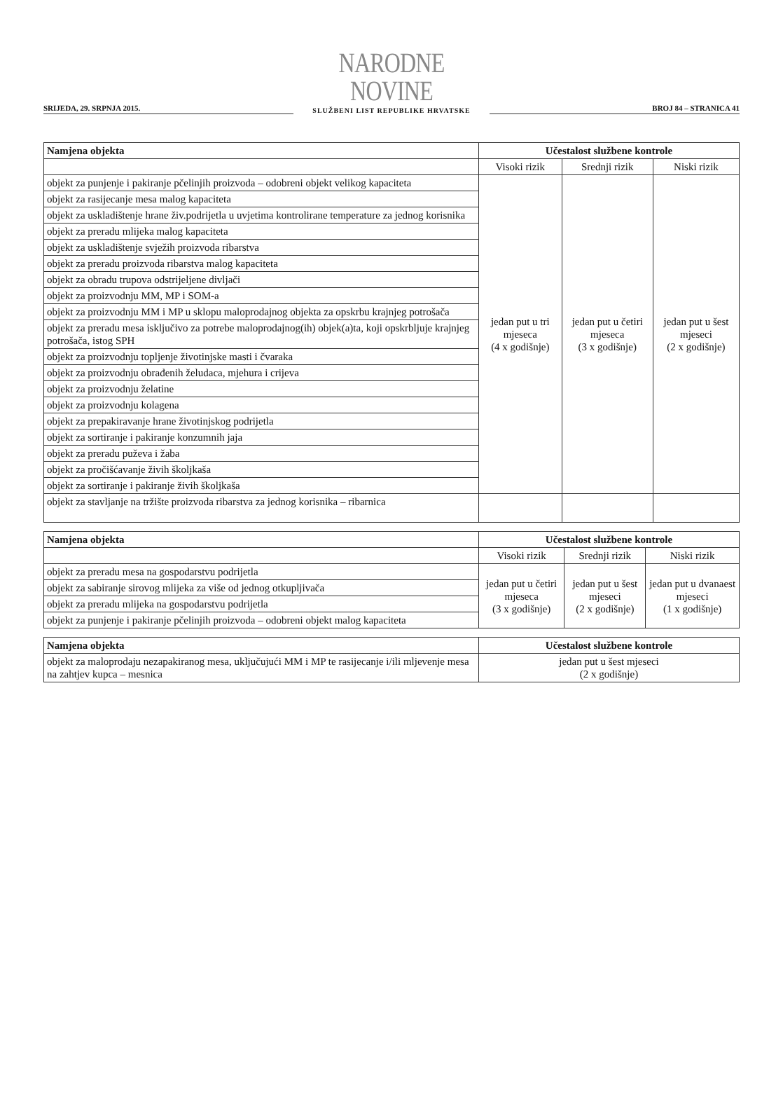SRIJEDA, 29. SRPNJA 2015.
NARODNE NOVINE
SLUŽBENI LIST REPUBLIKE HRVATSKE
BROJ 84 – STRANICA 41
| Namjena objekta | Učestalost službene kontrole | | |
| --- | --- | --- | --- |
| | Visoki rizik | Srednji rizik | Niski rizik |
| objekt za punjenje i pakiranje pčelinjih proizvoda – odobreni objekt velikog kapaciteta | jedan put u tri mjeseca (4 x godišnje) | jedan put u četiri mjeseca (3 x godišnje) | jedan put u šest mjeseci (2 x godišnje) |
| objekt za rasijecanje mesa malog kapaciteta | | | |
| objekt za uskladištenje hrane živ.podrijetla u uvjetima kontrolirane temperature za jednog korisnika | | | |
| objekt za preradu mlijeka malog kapaciteta | | | |
| objekt za uskladištenje svježih proizvoda ribarstva | | | |
| objekt za preradu proizvoda ribarstva malog kapaciteta | | | |
| objekt za obradu trupova odstrijeljene divljači | | | |
| objekt za proizvodnju MM, MP i SOM-a | | | |
| objekt za proizvodnju MM i MP u sklopu maloprodajnog objekta za opskrbu krajnjeg potrošača | | | |
| objekt za preradu mesa isključivo za potrebe maloprodajnog(ih) objek(a)ta, koji opskrbljuje krajnjeg potrošača, istog SPH | | | |
| objekt za proizvodnju topljenje životinjske masti i čvaraka | | | |
| objekt za proizvodnju obrađenih želudaca, mjehura i crijeva | | | |
| objekt za proizvodnju želatine | | | |
| objekt za proizvodnju kolagena | | | |
| objekt za prepakiravanje hrane životinjskog podrijetla | | | |
| objekt za sortiranje i pakiranje konzumnih jaja | | | |
| objekt za preradu puževa i žaba | | | |
| objekt za pročišćavanje živih školjkaša | | | |
| objekt za sortiranje i pakiranje živih školjkaša | | | |
| objekt za stavljanje na tržište proizvoda ribarstva za jednog korisnika – ribarnica | | | |
| Namjena objekta | Učestalost službene kontrole | | |
| --- | --- | --- | --- |
| | Visoki rizik | Srednji rizik | Niski rizik |
| objekt za preradu mesa na gospodarstvu podrijetla | jedan put u četiri mjeseca (3 x godišnje) | jedan put u šest mjeseci (2 x godišnje) | jedan put u dvanaest mjeseci (1 x godišnje) |
| objekt za sabiranje sirovog mlijeka za više od jednog otkupljivača | | | |
| objekt za preradu mlijeka na gospodarstvu podrijetla | | | |
| objekt za punjenje i pakiranje pčelinjih proizvoda – odobreni objekt malog kapaciteta | | | |
| Namjena objekta | Učestalost službene kontrole |
| --- | --- |
| objekt za maloprodaju nezapakiranog mesa, uključujući MM i MP te rasijecanje i/ili mljevenje mesa na zahtjev kupca – mesnica | jedan put u šest mjeseci (2 x godišnje) |